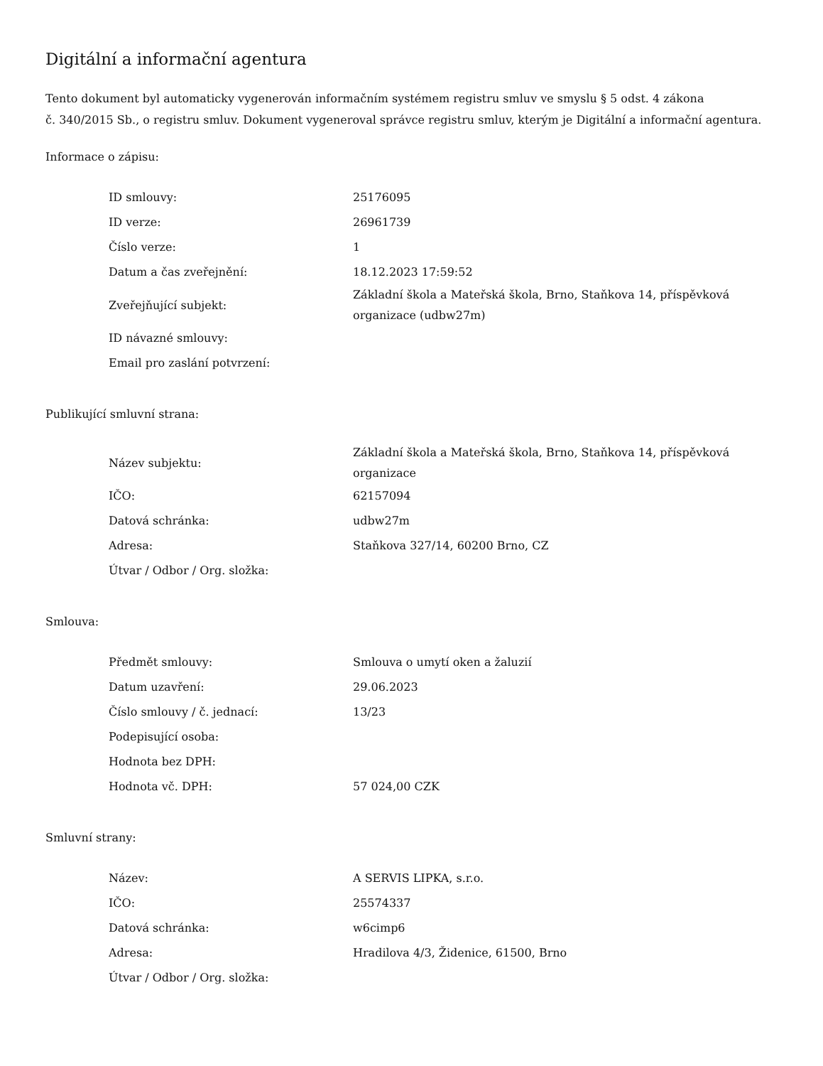Digitální a informační agentura
Tento dokument byl automaticky vygenerován informačním systémem registru smluv ve smyslu § 5 odst. 4 zákona
č. 340/2015 Sb., o registru smluv. Dokument vygeneroval správce registru smluv, kterým je Digitální a informační agentura.
Informace o zápisu:
| ID smlouvy: | 25176095 |
| ID verze: | 26961739 |
| Číslo verze: | 1 |
| Datum a čas zveřejnění: | 18.12.2023 17:59:52 |
| Zveřejňující subjekt: | Základní škola a Mateřská škola, Brno, Staňkova 14, příspěvková organizace (udbw27m) |
| ID návazné smlouvy: | |
| Email pro zaslání potvrzení: | |
Publikující smluvní strana:
| Název subjektu: | Základní škola a Mateřská škola, Brno, Staňkova 14, příspěvková organizace |
| IČO: | 62157094 |
| Datová schránka: | udbw27m |
| Adresa: | Staňkova 327/14, 60200 Brno, CZ |
| Útvar / Odbor / Org. složka: | |
Smlouva:
| Předmět smlouvy: | Smlouva o umytí oken a žaluzií |
| Datum uzavření: | 29.06.2023 |
| Číslo smlouvy / č. jednací: | 13/23 |
| Podepisující osoba: | |
| Hodnota bez DPH: | |
| Hodnota vč. DPH: | 57 024,00 CZK |
Smluvní strany:
| Název: | A SERVIS LIPKA, s.r.o. |
| IČO: | 25574337 |
| Datová schránka: | w6cimp6 |
| Adresa: | Hradilova 4/3, Židenice, 61500, Brno |
| Útvar / Odbor / Org. složka: | |